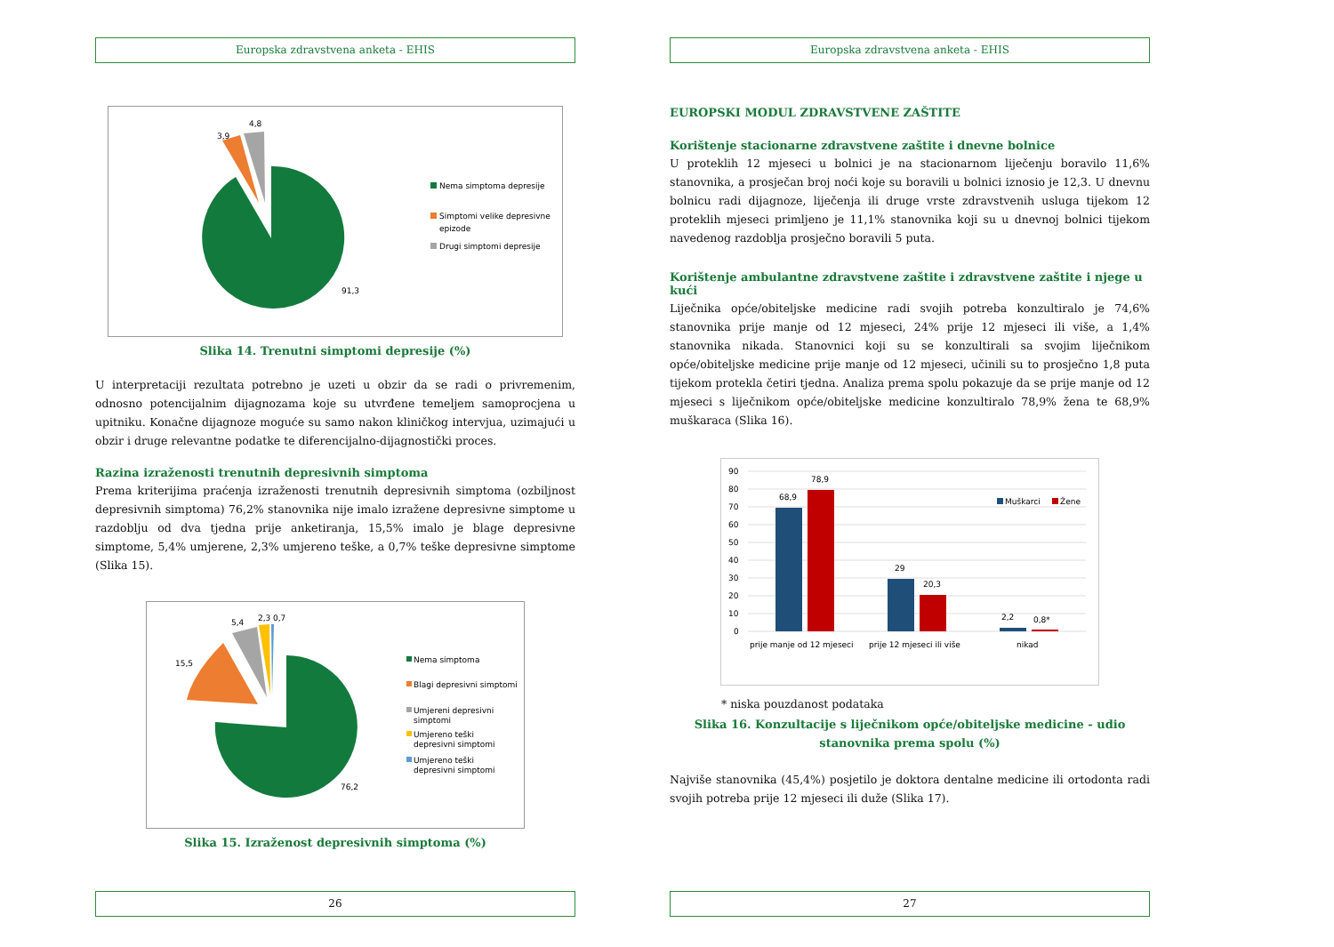Europska zdravstvena anketa - EHIS
3,9
4,8
91,3
Nema simptoma depresije
Simptomi velike depresivne
epizode
Drugi simptomi depresije
Slika 14. Trenutni simptomi depresije (%)
U interpretaciji rezultata potrebno je uzeti u obzir da se radi o privremenim, odnosno potencijalnim dijagnozama koje su utvrđene temeljem samoprocjena u upitniku. Konačne dijagnoze moguće su samo nakon kliničkog intervjua, uzimajući u obzir i druge relevantne podatke te diferencijalno-dijagnostički proces.
Razina izraženosti trenutnih depresivnih simptoma
Prema kriterijima praćenja izraženosti trenutnih depresivnih simptoma (ozbiljnost depresivnih simptoma) 76,2% stanovnika nije imalo izražene depresivne simptome u razdoblju od dva tjedna prije anketiranja, 15,5% imalo je blage depresivne simptome, 5,4% umjerene, 2,3% umjereno teške, a 0,7% teške depresivne simptome (Slika 15).
15,5
5,4
2,3
0,7
76,2
Nema simptoma
Blagi depresivni simptomi
Umjereni depresivni
simptomi
Umjereno teški
depresivni simptomi
Umjereno teški
depresivni simptomi
Slika 15. Izraženost depresivnih simptoma (%)
26
Europska zdravstvena anketa - EHIS
EUROPSKI MODUL ZDRAVSTVENE ZAŠTITE
Korištenje stacionarne zdravstvene zaštite i dnevne bolnice
U proteklih 12 mjeseci u bolnici je na stacionarnom liječenju boravilo 11,6% stanovnika, a prosječan broj noći koje su boravili u bolnici iznosio je 12,3. U dnevnu bolnicu radi dijagnoze, liječenja ili druge vrste zdravstvenih usluga tijekom 12 proteklih mjeseci primljeno je 11,1% stanovnika koji su u dnevnoj bolnici tijekom navedenog razdoblja prosječno boravili 5 puta.
Korištenje ambulantne zdravstvene zaštite i zdravstvene zaštite i njege u kući
Liječnika opće/obiteljske medicine radi svojih potreba konzultiralo je 74,6% stanovnika prije manje od 12 mjeseci, 24% prije 12 mjeseci ili više, a 1,4% stanovnika nikada. Stanovnici koji su se konzultirali sa svojim liječnikom opće/obiteljske medicine prije manje od 12 mjeseci, učinili su to prosječno 1,8 puta tijekom protekla četiri tjedna. Analiza prema spolu pokazuje da se prije manje od 12 mjeseci s liječnikom opće/obiteljske medicine konzultiralo 78,9% žena te 68,9% muškaraca (Slika 16).
90
80
70
60
50
40
30
20
10
0
68,9
78,9
29
20,3
2,2
0,8*
prije manje od 12 mjeseci
prije 12 mjeseci ili više
nikad
Muškarci
Žene
* niska pouzdanost podataka
Slika 16. Konzultacije s liječnikom opće/obiteljske medicine - udio
stanovnika prema spolu (%)
Najviše stanovnika (45,4%) posjetilo je doktora dentalne medicine ili ortodonta radi svojih potreba prije 12 mjeseci ili duže (Slika 17).
27